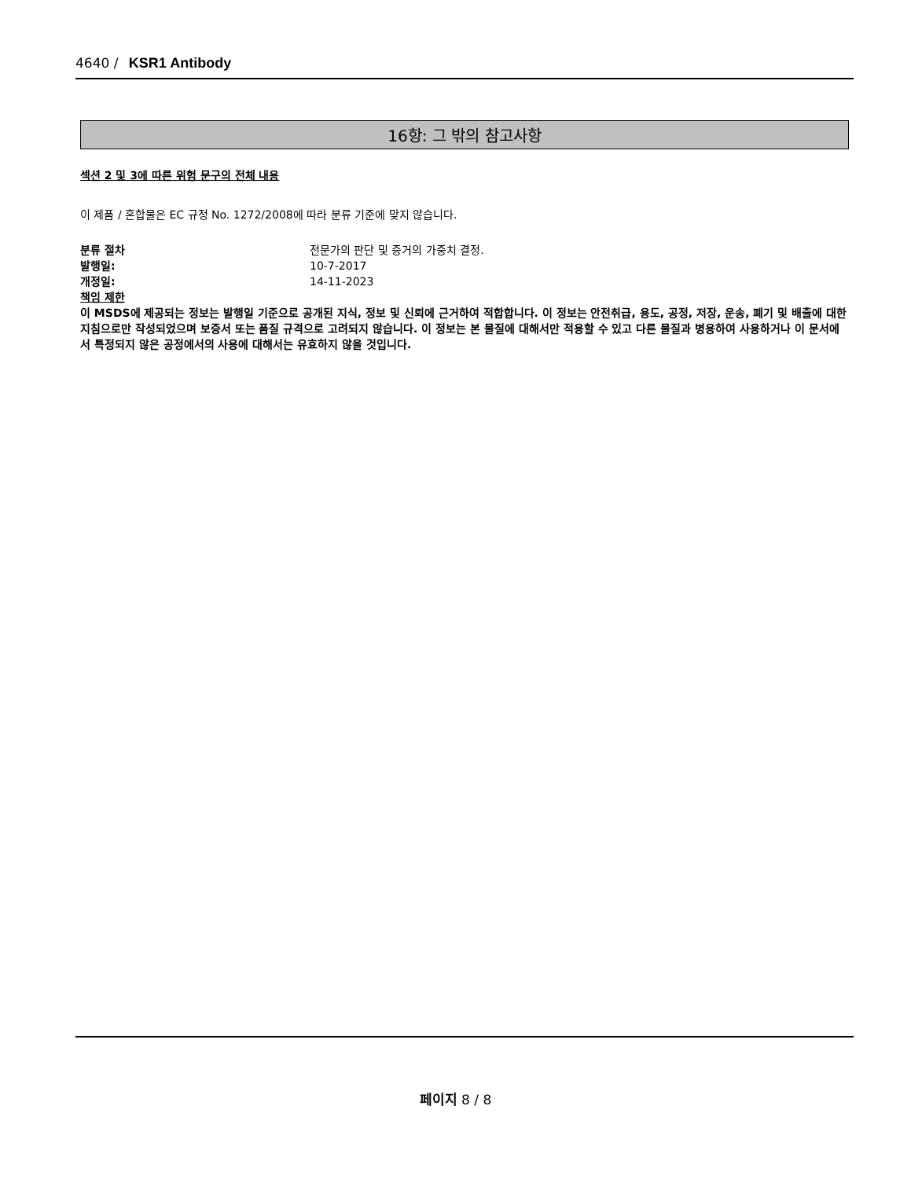4640 / KSR1 Antibody
16항: 그 밖의 참고사항
섹션 2 및 3에 따른 위험 문구의 전체 내용
이 제품 / 혼합물은 EC 규정 No. 1272/2008에 따라 분류 기준에 맞지 않습니다.
분류 절차 전문가의 판단 및 증거의 가중치 결정.
발행일: 10-7-2017
개정일: 14-11-2023
책임 제한
이 MSDS에 제공되는 정보는 발행일 기준으로 공개된 지식, 정보 및 신뢰에 근거하여 적합합니다. 이 정보는 안전취급, 용도, 공정, 저장, 운송, 폐기 및 배출에 대한 지침으로만 작성되었으며 보증서 또는 품질 규격으로 고려되지 않습니다. 이 정보는 본 물질에 대해서만 적용할 수 있고 다른 물질과 병용하여 사용하거나 이 문서에서 특정되지 않은 공정에서의 사용에 대해서는 유효하지 않을 것입니다.
페이지 8 / 8